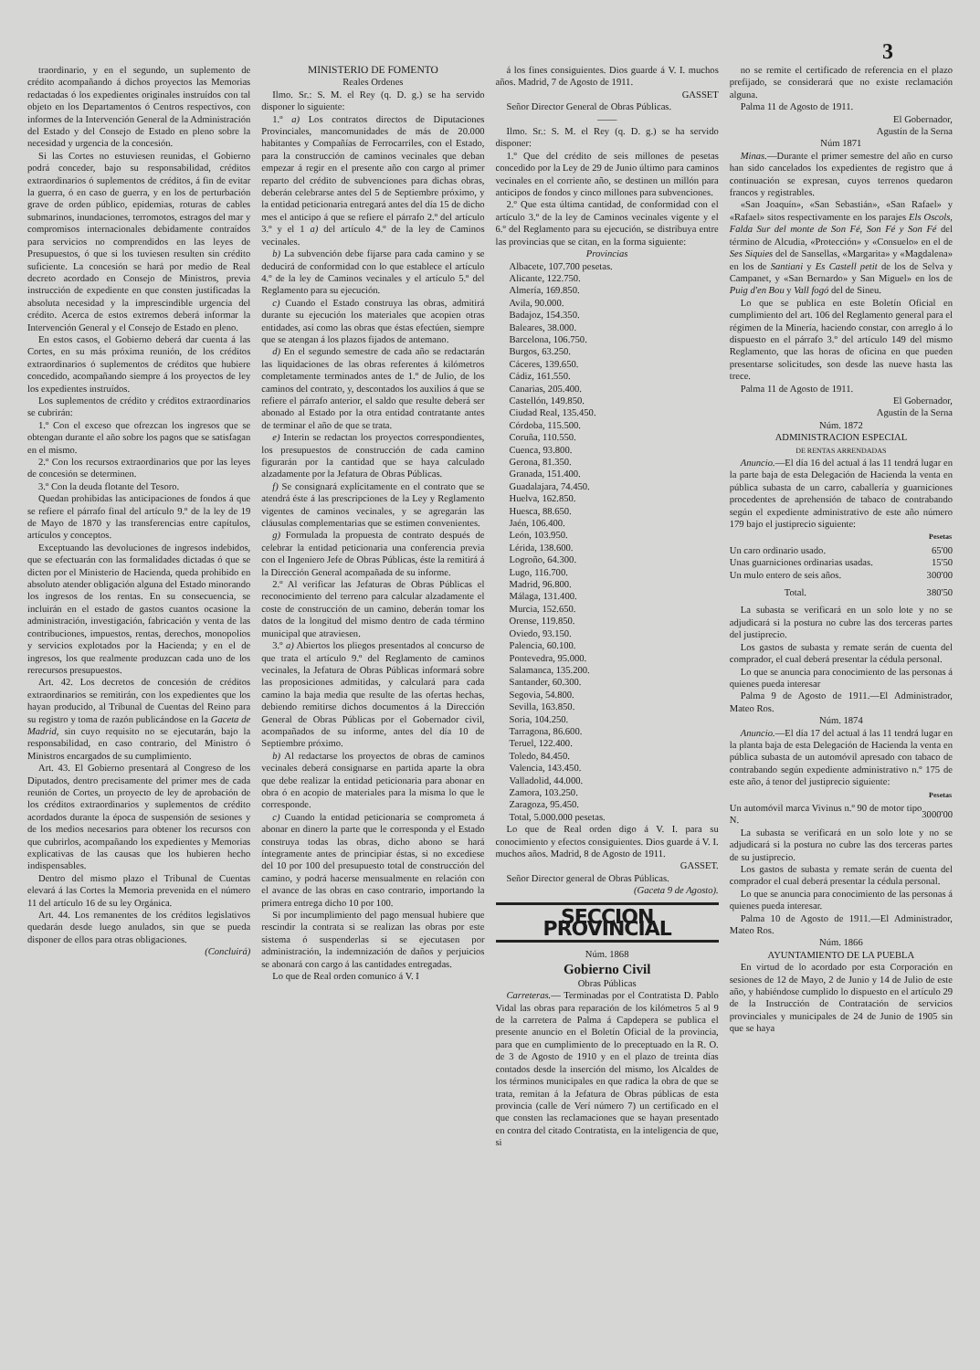3
traordinario, y en el segundo, un suplemento de crédito acompañando á dichos proyectos las Memorias redactadas ó los expedientes originales instruídos con tal objeto en los Departamentos ó Centros respectivos, con informes de la Intervención General de la Administración del Estado y del Consejo de Estado en pleno sobre la necesidad y urgencia de la concesión.
Si las Cortes no estuviesen reunidas, el Gobierno podrá conceder, bajo su responsabilidad, créditos extraordinarios ó suplementos de créditos, á fin de evitar la guerra, ó en caso de guerra, y en los de perturbación grave de orden público, epidemias, roturas de cables submarinos, inundaciones, terromotos, estragos del mar y compromisos internacionales debidamente contraídos para servicios no comprendidos en las leyes de Presupuestos, ó que si los tuviesen resulten sin crédito suficiente. La concesión se hará por medio de Real decreto acordado en Consejo de Ministros, previa instrucción de expediente en que consten justificadas la absoluta necesidad y la imprescindible urgencia del crédito. Acerca de estos extremos deberá informar la Intervención General y el Consejo de Estado en pleno.
En estos casos, el Gobierno deberá dar cuenta á las Cortes, en su más próxima reunión, de los créditos extraordinarios ó suplementos de créditos que hubiere concedido, acompañando siempre á los proyectos de ley los expedientes instruídos.
Los suplementos de crédito y créditos extraordinarios se cubrirán:
1.º Con el exceso que ofrezcan los ingresos que se obtengan durante el año sobre los pagos que se satisfagan en el mismo.
2.º Con los recursos extraordinarios que por las leyes de concesión se determinen.
3.º Con la deuda flotante del Tesoro.
Quedan prohibidas las anticipaciones de fondos á que se refiere el párrafo final del artículo 9.º de la ley de 19 de Mayo de 1870 y las transferencias entre capítulos, artículos y conceptos.
Exceptuando las devoluciones de ingresos indebidos, que se efectuarán con las formalidades dictadas ó que se dicten por el Ministerio de Hacienda, queda prohibido en absoluto atender obligación alguna del Estado minorando los ingresos de los rentas. En su consecuencia, se incluirán en el estado de gastos cuantos ocasione la administración, investigación, fabricación y venta de las contribuciones, impuestos, rentas, derechos, monopolios y servicios explotados por la Hacienda; y en el de ingresos, los que realmente produzcan cada uno de los rerecursos presupuestos.
Art. 42. Los decretos de concesión de créditos extraordinarios se remitirán, con los expedientes que los hayan producido, al Tribunal de Cuentas del Reino para su registro y toma de razón publicándose en la Gaceta de Madrid, sin cuyo requisito no se ejecutarán, bajo la responsabilidad, en caso contrario, del Ministro ó Ministros encargados de su cumplimiento.
Art. 43. El Gobierno presentará al Congreso de los Diputados, dentro precisamente del primer mes de cada reunión de Cortes, un proyecto de ley de aprobación de los créditos extraordinarios y suplementos de crédito acordados durante la época de suspensión de sesiones y de los medios necesarios para obtener los recursos con que cubrirlos, acompañando los expedientes y Memorias explicativas de las causas que los hubieren hecho indispensables.
Dentro del mismo plazo el Tribunal de Cuentas elevará á las Cortes la Memoria prevenida en el número 11 del artículo 16 de su ley Orgánica.
Art. 44. Los remanentes de los créditos legislativos quedarán desde luego anulados, sin que se pueda disponer de ellos para otras obligaciones.
(Concluirá)
MINISTERIO DE FOMENTO
Reales Ordenes
Ilmo. Sr.: S. M. el Rey (q. D. g.) se ha servido disponer lo siguiente:
1.º a) Los contratos directos de Diputaciones Provinciales, mancomunidades de más de 20.000 habitantes y Compañías de Ferrocarriles, con el Estado, para la construcción de caminos vecinales que deban empezar á regir en el presente año con cargo al primer reparto del crédito de subvenciones para dichas obras, deberán celebrarse antes del 5 de Septiembre próximo, y la entidad peticionaria entregará antes del día 15 de dicho mes el anticipo á que se refiere el párrafo 2.º del artículo 3.º y el 1 a) del artículo 4.º de la ley de Caminos vecinales.
b) La subvención debe fijarse para cada camino y se deducirá de conformidad con lo que establece el artículo 4.º de la ley de Caminos vecinales y el artículo 5.º del Reglamento para su ejecución.
c) Cuando el Estado construya las obras, admitirá durante su ejecución los materiales que acopien otras entidades, así como las obras que éstas efectúen, siempre que se atengan á los plazos fijados de antemano.
d) En el segundo semestre de cada año se redactarán las liquidaciones de las obras referentes á kilómetros completamente terminados antes de 1.º de Julio, de los caminos del contrato, y, descontados los auxilios á que se refiere el párrafo anterior, el saldo que resulte deberá ser abonado al Estado por la otra entidad contratante antes de terminar el año de que se trata.
e) Interin se redactan los proyectos correspondientes, los presupuestos de construcción de cada camino figurarán por la cantidad que se haya calculado alzadamente por la Jefatura de Obras Públicas.
f) Se consignará explícitamente en el contrato que se atendrá éste á las prescripciones de la Ley y Reglamento vigentes de caminos vecinales, y se agregarán las cláusulas complementarias que se estimen convenientes.
g) Formulada la propuesta de contrato después de celebrar la entidad peticionaria una conferencia previa con el Ingeniero Jefe de Obras Públicas, éste la remitirá á la Dirección General acompañada de su informe.
2.º Al verificar las Jefaturas de Obras Públicas el reconocimiento del terreno para calcular alzadamente el coste de construcción de un camino, deberán tomar los datos de la longitud del mismo dentro de cada término municipal que atraviesen.
3.º a) Abiertos los pliegos presentados al concurso de que trata el artículo 9.º del Reglamento de caminos vecinales, la Jefatura de Obras Públicas informará sobre las proposiciones admitidas, y calculará para cada camino la baja media que resulte de las ofertas hechas, debiendo remitirse dichos documentos á la Dirección General de Obras Públicas por el Gobernador civil, acompañados de su informe, antes del día 10 de Septiembre próximo.
b) Al redactarse los proyectos de obras de caminos vecinales deberá consignarse en partida aparte la obra que debe realizar la entidad peticionaria para abonar en obra ó en acopio de materiales para la misma lo que le corresponde.
c) Cuando la entidad peticionaria se comprometa á abonar en dinero la parte que le corresponda y el Estado construya todas las obras, dicho abono se hará íntegramente antes de principiar éstas, si no excediese del 10 por 100 del presupuesto total de construcción del camino, y podrá hacerse mensualmente en relación con el avance de las obras en caso contrario, importando la primera entrega dicho 10 por 100.
Si por incumplimiento del pago mensual hubiere que rescindir la contrata si se realizan las obras por este sistema ó suspenderlas si se ejecutasen por administración, la indemnización de daños y perjuicios se abonará con cargo á las cantidades entregadas.
Lo que de Real orden comunico á V. I
á los fines consiguientes. Dios guarde á V. I. muchos años. Madrid, 7 de Agosto de 1911.
GASSET
Señor Director General de Obras Públicas.
——
Ilmo. Sr.: S. M. el Rey (q. D. g.) se ha servido disponer:
1.º Que del crédito de seis millones de pesetas concedido por la Ley de 29 de Junio último para caminos vecinales en el corriente año, se destinen un millón para anticipos de fondos y cinco millones para subvenciones.
2.º Que esta última cantidad, de conformidad con el artículo 3.º de la ley de Caminos vecinales vigente y el 6.º del Reglamento para su ejecución, se distribuya entre las provincias que se citan, en la forma siguiente:
Provincias
Albacete, 107.700 pesetas.
Alicante, 122.750.
Almería, 169.850.
Avila, 90.000.
Badajoz, 154.350.
Baleares, 38.000.
Barcelona, 106.750.
Burgos, 63.250.
Cáceres, 139.650.
Cádiz, 161.550.
Canarias, 205.400.
Castellón, 149.850.
Ciudad Real, 135.450.
Córdoba, 115.500.
Coruña, 110.550.
Cuenca, 93.800.
Gerona, 81.350.
Granada, 151.400.
Guadalajara, 74.450.
Huelva, 162.850.
Huesca, 88.650.
Jaén, 106.400.
León, 103.950.
Lérida, 138.600.
Logroño, 64.300.
Lugo, 116.700.
Madrid, 96.800.
Málaga, 131.400.
Murcia, 152.650.
Orense, 119.850.
Oviedo, 93.150.
Palencia, 60.100.
Pontevedra, 95.000.
Salamanca, 135.200.
Santander, 60.300.
Segovia, 54.800.
Sevilla, 163.850.
Soria, 104.250.
Tarragona, 86.600.
Teruel, 122.400.
Toledo, 84.450.
Valencia, 143.450.
Valladolid, 44.000.
Zamora, 103.250.
Zaragoza, 95.450.
Total, 5.000.000 pesetas.
Lo que de Real orden digo á V. I. para su conocimiento y efectos consiguientes. Dios guarde á V. I. muchos años. Madrid, 8 de Agosto de 1911.
GASSET.
Señor Director general de Obras Públicas.
(Gaceta 9 de Agosto).
SECCION PROVINCIAL
Núm. 1868
Gobierno Civil
Obras Públicas
Carreteras.— Terminadas por el Contratista D. Pablo Vidal las obras para reparación de los kilómetros 5 al 9 de la carretera de Palma á Capdepera se publica el presente anuncio en el Boletín Oficial de la provincia, para que en cumplimiento de lo preceptuado en la R. O. de 3 de Agosto de 1910 y en el plazo de treinta días contados desde la inserción del mismo, los Alcaldes de los términos municipales en que radica la obra de que se trata, remitan á la Jefatura de Obras públicas de esta provincia (calle de Verí número 7) un certificado en el que consten las reclamaciones que se hayan presentado en contra del citado Contratista, en la inteligencia de que, si
no se remite el certificado de referencia en el plazo prefijado, se considerará que no existe reclamación alguna.
Palma 11 de Agosto de 1911.
El Gobernador,
Agustín de la Serna
Núm 1871
Minas.—Durante el primer semestre del año en curso han sido cancelados los expedientes de registro que á continuación se expresan, cuyos terrenos quedaron francos y registrables.
«San Joaquín», «San Sebastián», «San Rafael» y «Rafael» sitos respectivamente en los parajes Els Oscols, Falda Sur del monte de Son Fé, Son Fé y Son Fé del término de Alcudia, «Protección» y «Consuelo» en el de Ses Siquies del de Sansellas, «Margarita» y «Magdalena» en los de Santiani y Es Castell petit de los de Selva y Campanet, y «San Bernardo» y San Miguel» en los de Puig d'en Bou y Vall fogó del de Sineu.
Lo que se publica en este Boletín Oficial en cumplimiento del art. 106 del Reglamento general para el régimen de la Minería, haciendo constar, con arreglo á lo dispuesto en el párrafo 3.º del artículo 149 del mismo Reglamento, que las horas de oficina en que pueden presentarse solicitudes, son desde las nueve hasta las trece.
Palma 11 de Agosto de 1911.
El Gobernador,
Agustín de la Serna
Núm. 1872
ADMINISTRACION ESPECIAL
DE RENTAS ARRENDADAS
Anuncio.—El día 16 del actual á las 11 tendrá lugar en la parte baja de esta Delegación de Hacienda la venta en pública subasta de un carro, caballería y guarniciones procedentes de aprehensión de tabaco de contrabando según el expediente administrativo de este año número 179 bajo el justiprecio siguiente:
| | Pesetas |
| --- | --- |
| Un caro ordinario usado. | 65'00 |
| Unas guarniciones ordinarias usadas. | 15'50 |
| Un mulo entero de seis años. | 300'00 |
| Total. | 380'50 |
La subasta se verificará en un solo lote y no se adjudicará si la postura no cubre las dos terceras partes del justiprecio.
Los gastos de subasta y remate serán de cuenta del comprador, el cual deberá presentar la cédula personal.
Lo que se anuncia para conocimiento de las personas á quienes pueda interesar
Palma 9 de Agosto de 1911.—El Administrador, Mateo Ros.
Núm. 1874
Anuncio.—El día 17 del actual á las 11 tendrá lugar en la planta baja de esta Delegación de Hacienda la venta en pública subasta de un automóvil apresado con tabaco de contrabando según expediente administrativo n.º 175 de este año, á tenor del justiprecio siguiente:
| | Pesetas |
| --- | --- |
| Un automóvil marca Vivinus n.º 90 de motor tipo N. | 3000'00 |
La subasta se verificará en un solo lote y no se adjudicará si la postura no cubre las dos terceras partes de su justiprecio.
Los gastos de subasta y remate serán de cuenta del comprador el cual deberá presentar la cédula personal.
Lo que se anuncia para conocimiento de las personas á quienes pueda interesar.
Palma 10 de Agosto de 1911.—El Administrador, Mateo Ros.
Núm. 1866
AYUNTAMIENTO DE LA PUEBLA
En virtud de lo acordado por esta Corporación en sesiones de 12 de Mayo, 2 de Junio y 14 de Julio de este año, y habiéndose cumplido lo dispuesto en el artículo 29 de la Instrucción de Contratación de servicios provinciales y municipales de 24 de Junio de 1905 sin que se haya